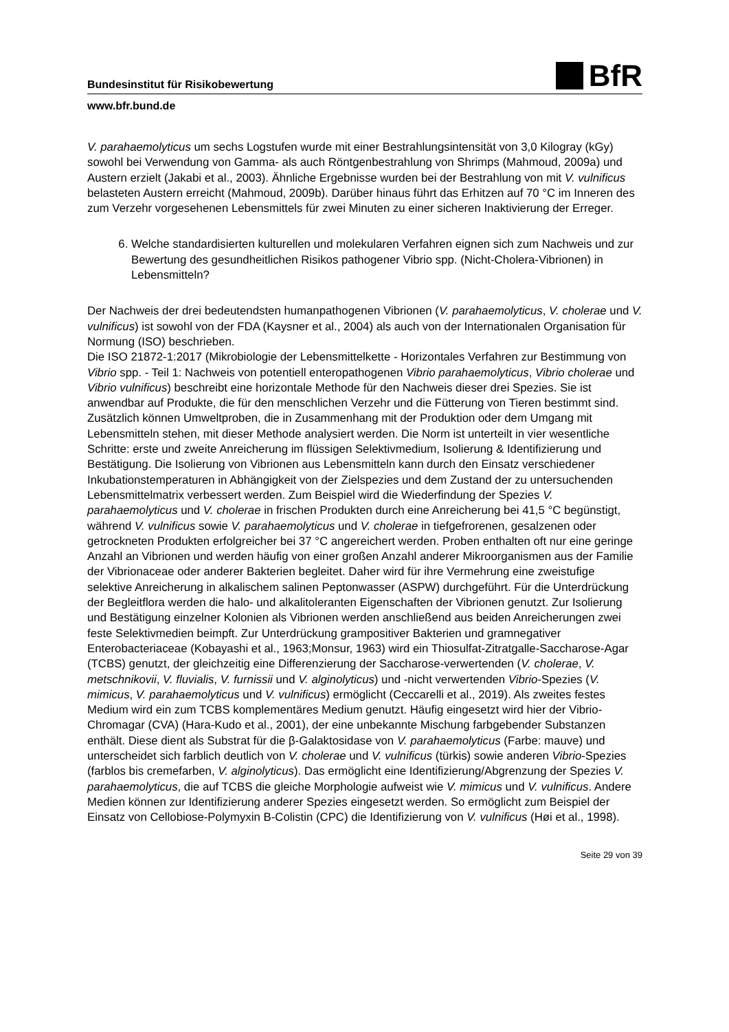Bundesinstitut für Risikobewertung BfR
www.bfr.bund.de
V. parahaemolyticus um sechs Logstufen wurde mit einer Bestrahlungsintensität von 3,0 Kilogray (kGy) sowohl bei Verwendung von Gamma- als auch Röntgenbestrahlung von Shrimps (Mahmoud, 2009a) und Austern erzielt (Jakabi et al., 2003). Ähnliche Ergebnisse wurden bei der Bestrahlung von mit V. vulnificus belasteten Austern erreicht (Mahmoud, 2009b). Darüber hinaus führt das Erhitzen auf 70 °C im Inneren des zum Verzehr vorgesehenen Lebensmittels für zwei Minuten zu einer sicheren Inaktivierung der Erreger.
6. Welche standardisierten kulturellen und molekularen Verfahren eignen sich zum Nachweis und zur Bewertung des gesundheitlichen Risikos pathogener Vibrio spp. (Nicht-Cholera-Vibrionen) in Lebensmitteln?
Der Nachweis der drei bedeutendsten humanpathogenen Vibrionen (V. parahaemolyticus, V. cholerae und V. vulnificus) ist sowohl von der FDA (Kaysner et al., 2004) als auch von der Internationalen Organisation für Normung (ISO) beschrieben.
Die ISO 21872-1:2017 (Mikrobiologie der Lebensmittelkette - Horizontales Verfahren zur Bestimmung von Vibrio spp. - Teil 1: Nachweis von potentiell enteropathogenen Vibrio parahaemolyticus, Vibrio cholerae und Vibrio vulnificus) beschreibt eine horizontale Methode für den Nachweis dieser drei Spezies. Sie ist anwendbar auf Produkte, die für den menschlichen Verzehr und die Fütterung von Tieren bestimmt sind. Zusätzlich können Umweltproben, die in Zusammenhang mit der Produktion oder dem Umgang mit Lebensmitteln stehen, mit dieser Methode analysiert werden. Die Norm ist unterteilt in vier wesentliche Schritte: erste und zweite Anreicherung im flüssigen Selektivmedium, Isolierung & Identifizierung und Bestätigung. Die Isolierung von Vibrionen aus Lebensmitteln kann durch den Einsatz verschiedener Inkubationstemperaturen in Abhängigkeit von der Zielspezies und dem Zustand der zu untersuchenden Lebensmittelmatrix verbessert werden. Zum Beispiel wird die Wiederfindung der Spezies V. parahaemolyticus und V. cholerae in frischen Produkten durch eine Anreicherung bei 41,5 °C begünstigt, während V. vulnificus sowie V. parahaemolyticus und V. cholerae in tiefgefrorenen, gesalzenen oder getrockneten Produkten erfolgreicher bei 37 °C angereichert werden. Proben enthalten oft nur eine geringe Anzahl an Vibrionen und werden häufig von einer großen Anzahl anderer Mikroorganismen aus der Familie der Vibrionaceae oder anderer Bakterien begleitet. Daher wird für ihre Vermehrung eine zweistufige selektive Anreicherung in alkalischem salinen Peptonwasser (ASPW) durchgeführt. Für die Unterdrückung der Begleitflora werden die halo- und alkalitoleranten Eigenschaften der Vibrionen genutzt. Zur Isolierung und Bestätigung einzelner Kolonien als Vibrionen werden anschließend aus beiden Anreicherungen zwei feste Selektivmedien beimpft. Zur Unterdrückung grampositiver Bakterien und gramnegativer Enterobacteriaceae (Kobayashi et al., 1963;Monsur, 1963) wird ein Thiosulfat-Zitratgalle-Saccharose-Agar (TCBS) genutzt, der gleichzeitig eine Differenzierung der Saccharose-verwertenden (V. cholerae, V. metschnikovii, V. fluvialis, V. furnissii und V. alginolyticus) und -nicht verwertenden Vibrio-Spezies (V. mimicus, V. parahaemolyticus und V. vulnificus) ermöglicht (Ceccarelli et al., 2019). Als zweites festes Medium wird ein zum TCBS komplementäres Medium genutzt. Häufig eingesetzt wird hier der Vibrio-Chromagar (CVA) (Hara-Kudo et al., 2001), der eine unbekannte Mischung farbgebender Substanzen enthält. Diese dient als Substrat für die β-Galaktosidase von V. parahaemolyticus (Farbe: mauve) und unterscheidet sich farblich deutlich von V. cholerae und V. vulnificus (türkis) sowie anderen Vibrio-Spezies (farblos bis cremefarben, V. alginolyticus). Das ermöglicht eine Identifizierung/Abgrenzung der Spezies V. parahaemolyticus, die auf TCBS die gleiche Morphologie aufweist wie V. mimicus und V. vulnificus. Andere Medien können zur Identifizierung anderer Spezies eingesetzt werden. So ermöglicht zum Beispiel der Einsatz von Cellobiose-Polymyxin B-Colistin (CPC) die Identifizierung von V. vulnificus (Høi et al., 1998).
Seite 29 von 39